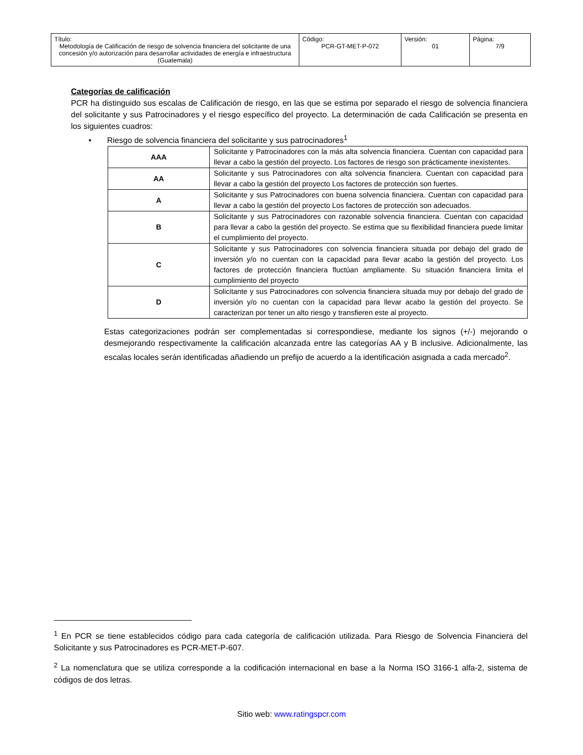| Título: Metodología de Calificación de riesgo de solvencia financiera del solicitante de una concesión y/o autorización para desarrollar actividades de energía e infraestructura (Guatemala) | Código: PCR-GT-MET-P-072 | Versión: 01 | Página: 7/9 |
Categorías de calificación
PCR ha distinguido sus escalas de Calificación de riesgo, en las que se estima por separado el riesgo de solvencia financiera del solicitante y sus Patrocinadores y el riesgo específico del proyecto. La determinación de cada Calificación se presenta en los siguientes cuadros:
• Riesgo de solvencia financiera del solicitante y sus patrocinadores<sup>1</sup>
| AAA | Solicitante y Patrocinadores con la más alta solvencia financiera. Cuentan con capacidad para llevar a cabo la gestión del proyecto. Los factores de riesgo son prácticamente inexistentes. |
| AA | Solicitante y sus Patrocinadores con alta solvencia financiera. Cuentan con capacidad para llevar a cabo la gestión del proyecto Los factores de protección son fuertes. |
| A | Solicitante y sus Patrocinadores con buena solvencia financiera. Cuentan con capacidad para llevar a cabo la gestión del proyecto Los factores de protección son adecuados. |
| B | Solicitante y sus Patrocinadores con razonable solvencia financiera. Cuentan con capacidad para llevar a cabo la gestión del proyecto. Se estima que su flexibilidad financiera puede limitar el cumplimiento del proyecto. |
| C | Solicitante y sus Patrocinadores con solvencia financiera situada por debajo del grado de inversión y/o no cuentan con la capacidad para llevar acabo la gestión del proyecto. Los factores de protección financiera fluctúan ampliamente. Su situación financiera limita el cumplimiento del proyecto |
| D | Solicitante y sus Patrocinadores con solvencia financiera situada muy por debajo del grado de inversión y/o no cuentan con la capacidad para llevar acabo la gestión del proyecto. Se caracterizan por tener un alto riesgo y transfieren este al proyecto. |
Estas categorizaciones podrán ser complementadas si correspondiese, mediante los signos (+/-) mejorando o desmejorando respectivamente la calificación alcanzada entre las categorías AA y B inclusive. Adicionalmente, las escalas locales serán identificadas añadiendo un prefijo de acuerdo a la identificación asignada a cada mercado<sup>2</sup>.
<sup>1</sup> En PCR se tiene establecidos código para cada categoría de calificación utilizada. Para Riesgo de Solvencia Financiera del Solicitante y sus Patrocinadores es PCR-MET-P-607.
<sup>2</sup> La nomenclatura que se utiliza corresponde a la codificación internacional en base a la Norma ISO 3166-1 alfa-2, sistema de códigos de dos letras.
Sitio web: www.ratingspcr.com